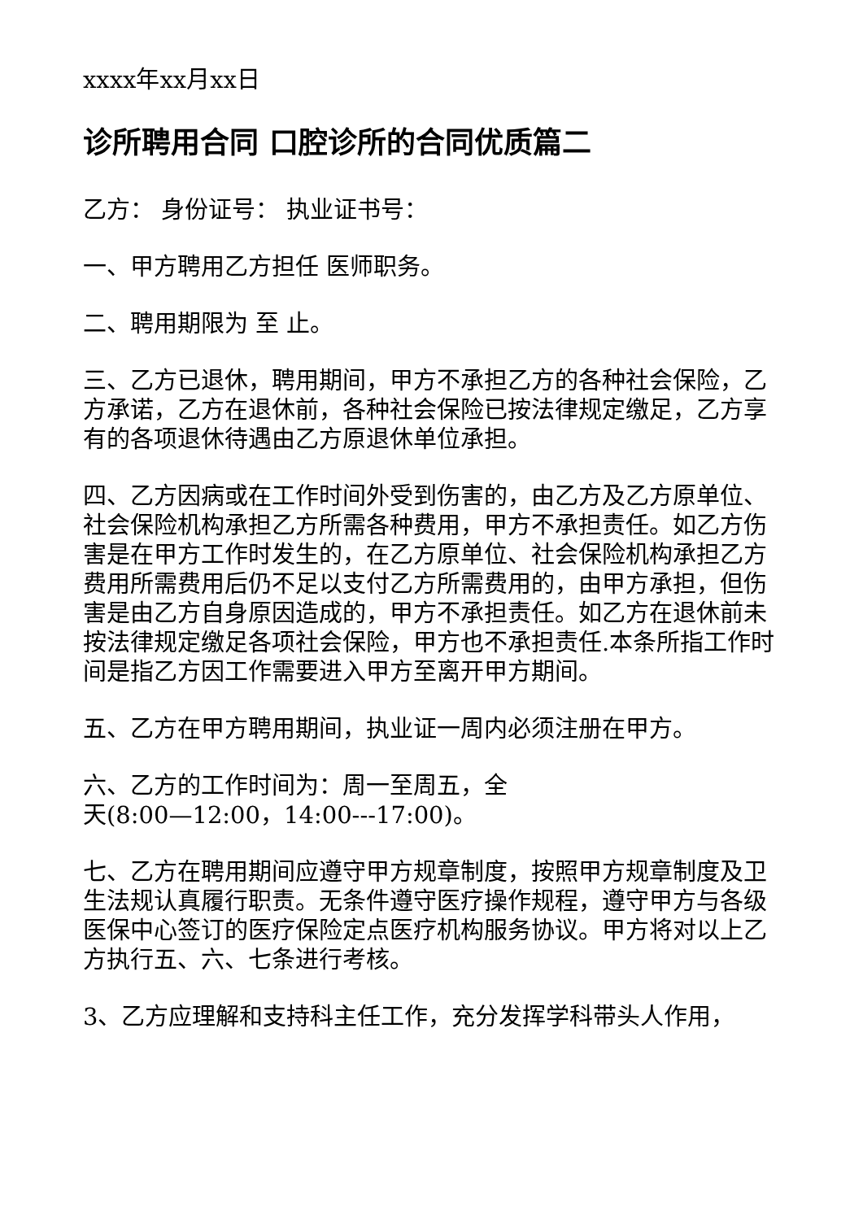xxxx年xx月xx日
诊所聘用合同 口腔诊所的合同优质篇二
乙方： 身份证号： 执业证书号：
一、甲方聘用乙方担任 医师职务。
二、聘用期限为 至 止。
三、乙方已退休，聘用期间，甲方不承担乙方的各种社会保险，乙方承诺，乙方在退休前，各种社会保险已按法律规定缴足，乙方享有的各项退休待遇由乙方原退休单位承担。
四、乙方因病或在工作时间外受到伤害的，由乙方及乙方原单位、社会保险机构承担乙方所需各种费用，甲方不承担责任。如乙方伤害是在甲方工作时发生的，在乙方原单位、社会保险机构承担乙方费用所需费用后仍不足以支付乙方所需费用的，由甲方承担，但伤害是由乙方自身原因造成的，甲方不承担责任。如乙方在退休前未按法律规定缴足各项社会保险，甲方也不承担责任.本条所指工作时间是指乙方因工作需要进入甲方至离开甲方期间。
五、乙方在甲方聘用期间，执业证一周内必须注册在甲方。
六、乙方的工作时间为：周一至周五，全
天(8:00—12:00，14:00---17:00)。
七、乙方在聘用期间应遵守甲方规章制度，按照甲方规章制度及卫生法规认真履行职责。无条件遵守医疗操作规程，遵守甲方与各级医保中心签订的医疗保险定点医疗机构服务协议。甲方将对以上乙方执行五、六、七条进行考核。
3、乙方应理解和支持科主任工作，充分发挥学科带头人作用，